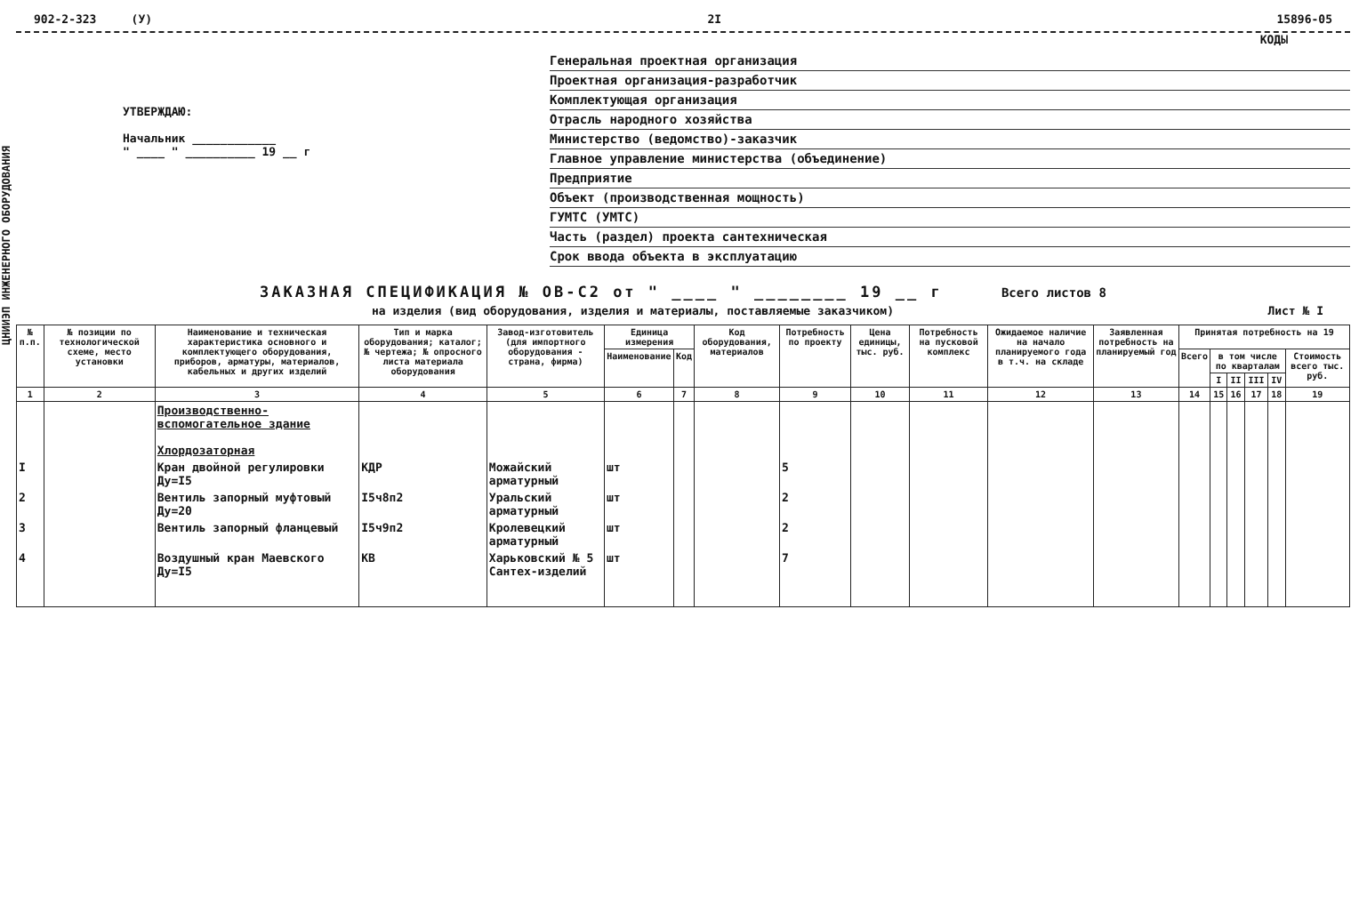ЦНИИЭП ИНЖЕНЕРНОГО ОБОРУДОВАНИЯ
902-2-323 (У) 2I 15896-05
КОДЫ
УТВЕРЖДАЮ:
Начальник ____________
" ____ " __________ 19 __ г
Генеральная проектная организация
Проектная организация-разработчик
Комплектующая организация
Отрасль народного хозяйства
Министерство (ведомство)-заказчик
Главное управление министерства (объединение)
Предприятие
Объект (производственная мощность)
ГУМТС (УМТС)
Часть (раздел) проекта сантехническая
Срок ввода объекта в эксплуатацию
ЗАКАЗНАЯ СПЕЦИФИКАЦИЯ № ОВ-С2 от " ____ " ________ 19 __ г Всего листов 8
на изделия (вид оборудования, изделия и материалы, поставляемые заказчиком) Лист № I
| № п.п. | № позиции по технологической схеме, место установки | Наименование и техническая характеристика основного и комплектующего оборудования, приборов, арматуры, материалов, кабельных и других изделий | Тип и марка оборудования; каталог; № чертежа; № опросного листа материала оборудования | Завод-изготовитель (для импортного оборудования - страна, фирма) | Единица измерения | | Код оборудования, материалов | Потребность по проекту | Цена единицы, тыс. руб. | Потребность на пусковой комплекс | Ожидаемое наличие на начало планируемого года в т.ч. на складе | Заявленная потребность на планируемый год | Принятая потребность на 19 | | | | | |
| --- | --- | --- | --- | --- | --- | --- | --- | --- | --- | --- | --- | --- | --- | --- | --- | --- | --- | --- |
| | | | | | Наименование | Код | | | | | | | Всего | в том числе по кварталам | | | | Стоимость всего тыс. руб. |
| | | | | | | | | | | | | | | I | II | III | IV | |
| 1 | 2 | 3 | 4 | 5 | 6 | 7 | 8 | 9 | 10 | 11 | 12 | 13 | 14 | 15 | 16 | 17 | 18 | 19 |
| | | Производственно-вспомогательное здание Хлордозаторная | | | | | | | | | | | | | | | | |
| I | | Кран двойной регулировки Ду=I5 | КДР | Можайский арматурный | шт | | | 5 | | | | | | | | | | |
| 2 | | Вентиль запорный муфтовый Ду=20 | I5ч8п2 | Уральский арматурный | шт | | | 2 | | | | | | | | | | |
| 3 | | Вентиль запорный фланцевый | I5ч9п2 | Кролевецкий арматурный | шт | | | 2 | | | | | | | | | | |
| 4 | | Воздушный кран Маевского Ду=I5 | КВ | Харьковский № 5 Сантех-изделий | шт | | | 7 | | | | | | | | | | |